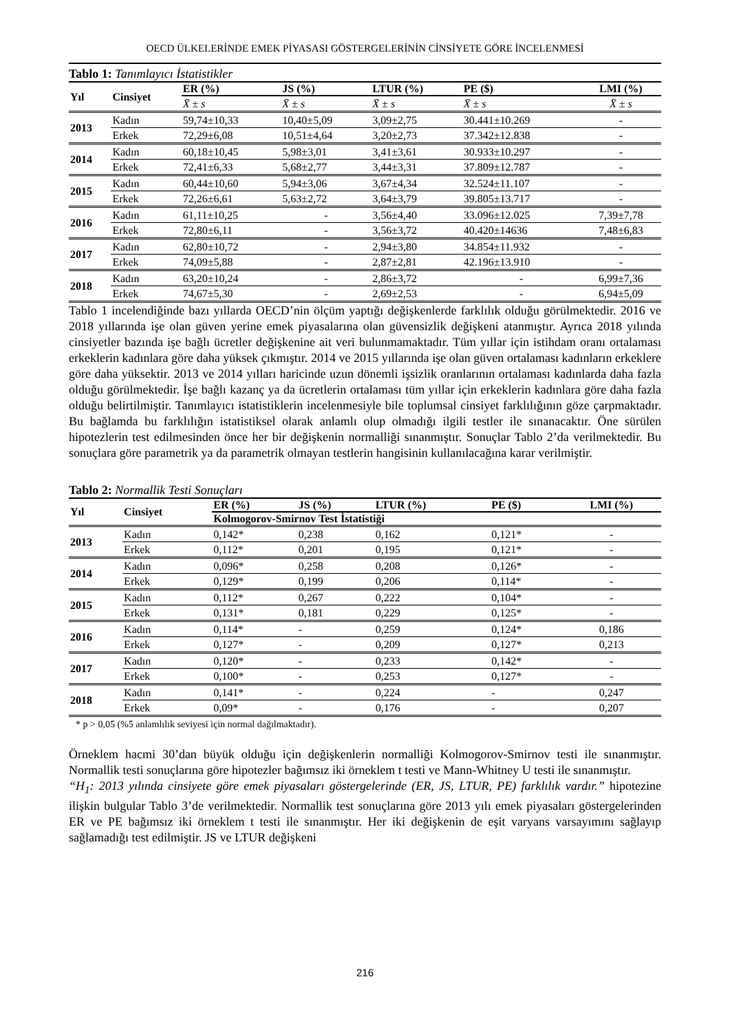OECD ÜLKELERİNDE EMEK PİYASASI GÖSTERGELERİNİN CİNSİYETE GÖRE İNCELENMESİ
Tablo 1: Tanımlayıcı İstatistikler
| Yıl | Cinsiyet | ER (%) | JS (%) | LTUR (%) | PE ($) | LMI (%) |
| --- | --- | --- | --- | --- | --- | --- |
| | | X̄ ± s | X̄ ± s | X̄ ± s | X̄ ± s | X̄ ± s |
| 2013 | Kadın | 59,74±10,33 | 10,40±5,09 | 3,09±2,75 | 30.441±10.269 | - |
| | Erkek | 72,29±6,08 | 10,51±4,64 | 3,20±2,73 | 37.342±12.838 | - |
| 2014 | Kadın | 60,18±10,45 | 5,98±3,01 | 3,41±3,61 | 30.933±10.297 | - |
| | Erkek | 72,41±6,33 | 5,68±2,77 | 3,44±3,31 | 37.809±12.787 | - |
| 2015 | Kadın | 60,44±10,60 | 5,94±3,06 | 3,67±4,34 | 32.524±11.107 | - |
| | Erkek | 72,26±6,61 | 5,63±2,72 | 3,64±3,79 | 39.805±13.717 | - |
| 2016 | Kadın | 61,11±10,25 | - | 3,56±4,40 | 33.096±12.025 | 7,39±7,78 |
| | Erkek | 72,80±6,11 | - | 3,56±3,72 | 40.420±14636 | 7,48±6,83 |
| 2017 | Kadın | 62,80±10,72 | - | 2,94±3,80 | 34.854±11.932 | - |
| | Erkek | 74,09±5,88 | - | 2,87±2,81 | 42.196±13.910 | - |
| 2018 | Kadın | 63,20±10,24 | - | 2,86±3,72 | - | 6,99±7,36 |
| | Erkek | 74,67±5,30 | - | 2,69±2,53 | - | 6,94±5,09 |
Tablo 1 incelendiğinde bazı yıllarda OECD’nin ölçüm yaptığı değişkenlerde farklılık olduğu görülmektedir. 2016 ve 2018 yıllarında işe olan güven yerine emek piyasalarına olan güvensizlik değişkeni atanmıştır. Ayrıca 2018 yılında cinsiyetler bazında işe bağlı ücretler değişkenine ait veri bulunmamaktadır. Tüm yıllar için istihdam oranı ortalaması erkeklerin kadınlara göre daha yüksek çıkmıştır. 2014 ve 2015 yıllarında işe olan güven ortalaması kadınların erkeklere göre daha yüksektir. 2013 ve 2014 yılları haricinde uzun dönemli işsizlik oranlarının ortalaması kadınlarda daha fazla olduğu görülmektedir. İşe bağlı kazanç ya da ücretlerin ortalaması tüm yıllar için erkeklerin kadınlara göre daha fazla olduğu belirtilmiştir. Tanımlayıcı istatistiklerin incelenmesiyle bile toplumsal cinsiyet farklılığının göze çarpmaktadır. Bu bağlamda bu farklılığın istatistiksel olarak anlamlı olup olmadığı ilgili testler ile sınanacaktır. Öne sürülen hipotezlerin test edilmesinden önce her bir değişkenin normalliği sınanmıştır. Sonuçlar Tablo 2’da verilmektedir. Bu sonuçlara göre parametrik ya da parametrik olmayan testlerin hangisinin kullanılacağına karar verilmiştir.
Tablo 2: Normallik Testi Sonuçları
| Yıl | Cinsiyet | ER (%) | JS (%) | LTUR (%) | PE ($) | LMI (%) |
| --- | --- | --- | --- | --- | --- | --- |
| | | Kolmogorov-Smirnov Test İstatistiği | | | | |
| 2013 | Kadın | 0,142* | 0,238 | 0,162 | 0,121* | - |
| | Erkek | 0,112* | 0,201 | 0,195 | 0,121* | - |
| 2014 | Kadın | 0,096* | 0,258 | 0,208 | 0,126* | - |
| | Erkek | 0,129* | 0,199 | 0,206 | 0,114* | - |
| 2015 | Kadın | 0,112* | 0,267 | 0,222 | 0,104* | - |
| | Erkek | 0,131* | 0,181 | 0,229 | 0,125* | - |
| 2016 | Kadın | 0,114* | - | 0,259 | 0,124* | 0,186 |
| | Erkek | 0,127* | - | 0,209 | 0,127* | 0,213 |
| 2017 | Kadın | 0,120* | - | 0,233 | 0,142* | - |
| | Erkek | 0,100* | - | 0,253 | 0,127* | - |
| 2018 | Kadın | 0,141* | - | 0,224 | - | 0,247 |
| | Erkek | 0,09* | - | 0,176 | - | 0,207 |
* p > 0,05 (%5 anlamlılık seviyesi için normal dağılmaktadır).
Örneklem hacmi 30’dan büyük olduğu için değişkenlerin normalliği Kolmogorov-Smirnov testi ile sınanmıştır. Normallik testi sonuçlarına göre hipotezler bağımsız iki örneklem t testi ve Mann-Whitney U testi ile sınanmıştır.
“H<sub>1</sub>: 2013 yılında cinsiyete göre emek piyasaları göstergelerinde (ER, JS, LTUR, PE) farklılık vardır.” hipotezine ilişkin bulgular Tablo 3’de verilmektedir. Normallik test sonuçlarına göre 2013 yılı emek piyasaları göstergelerinden ER ve PE bağımsız iki örneklem t testi ile sınanmıştır. Her iki değişkenin de eşit varyans varsayımını sağlayıp sağlamadığı test edilmiştir. JS ve LTUR değişkeni
216